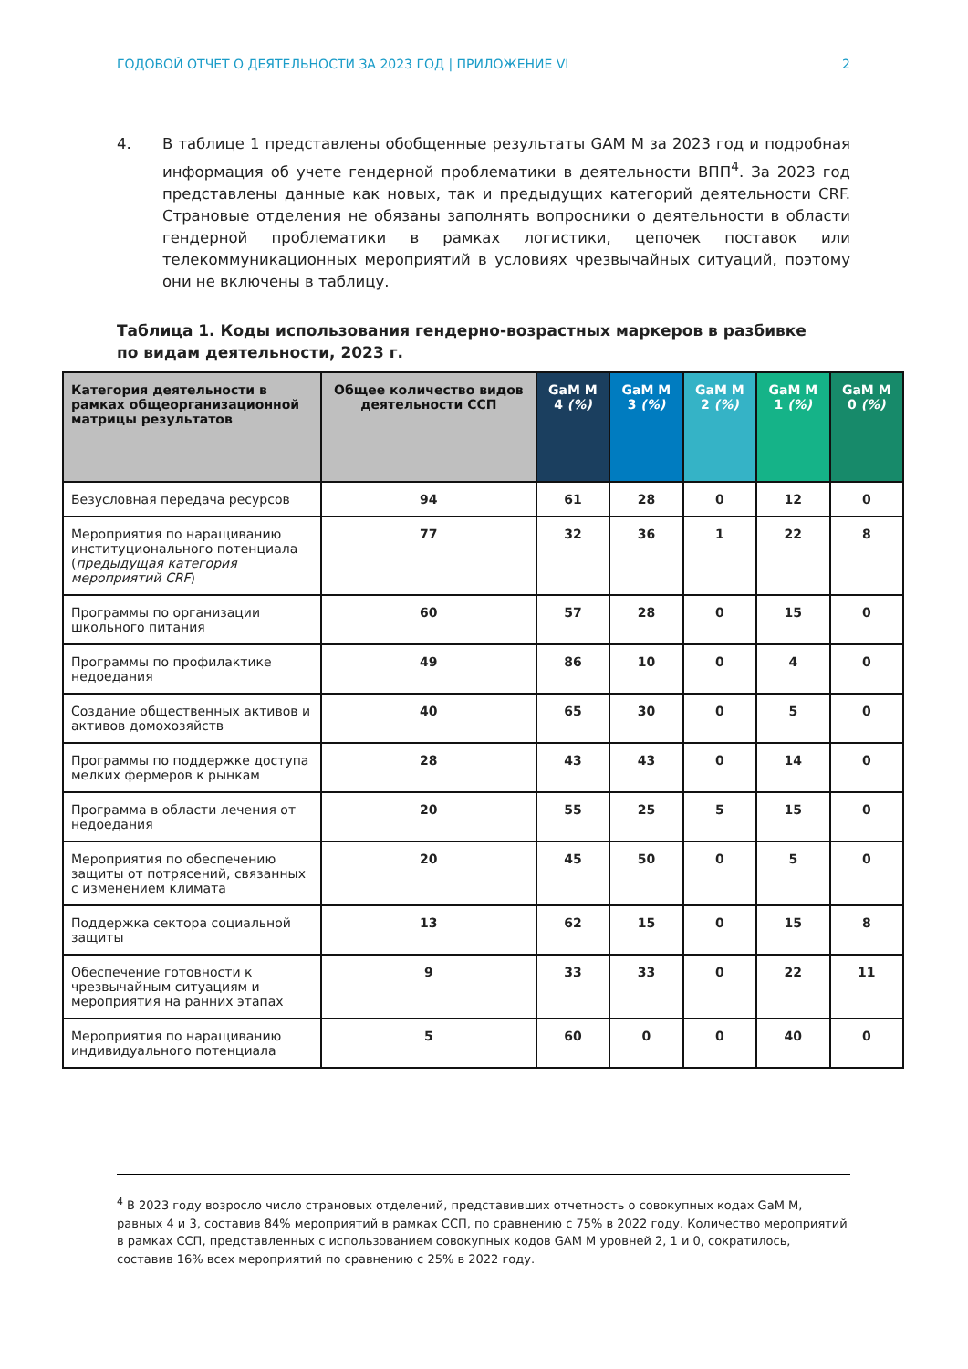ГОДОВОЙ ОТЧЕТ О ДЕЯТЕЛЬНОСТИ ЗА 2023 ГОД | ПРИЛОЖЕНИЕ VI 2
4. В таблице 1 представлены обобщенные результаты GAM M за 2023 год и подробная информация об учете гендерной проблематики в деятельности ВПП<sup>4</sup>. За 2023 год представлены данные как новых, так и предыдущих категорий деятельности CRF. Страновые отделения не обязаны заполнять вопросники о деятельности в области гендерной проблематики в рамках логистики, цепочек поставок или телекоммуникационных мероприятий в условиях чрезвычайных ситуаций, поэтому они не включены в таблицу.
Таблица 1. Коды использования гендерно-возрастных маркеров в разбивке по видам деятельности, 2023 г.
| Категория деятельности в рамках общеорганизационной матрицы результатов | Общее количество видов деятельности ССП | GaM M 4 (%) | GaM M 3 (%) | GaM M 2 (%) | GaM M 1 (%) | GaM M 0 (%) |
| --- | --- | --- | --- | --- | --- | --- |
| Безусловная передача ресурсов | 94 | 61 | 28 | 0 | 12 | 0 |
| Мероприятия по наращиванию институционального потенциала ( предыдущая категория мероприятий CRF ) | 77 | 32 | 36 | 1 | 22 | 8 |
| Программы по организации школьного питания | 60 | 57 | 28 | 0 | 15 | 0 |
| Программы по профилактике недоедания | 49 | 86 | 10 | 0 | 4 | 0 |
| Создание общественных активов и активов домохозяйств | 40 | 65 | 30 | 0 | 5 | 0 |
| Программы по поддержке доступа мелких фермеров к рынкам | 28 | 43 | 43 | 0 | 14 | 0 |
| Программа в области лечения от недоедания | 20 | 55 | 25 | 5 | 15 | 0 |
| Мероприятия по обеспечению защиты от потрясений, связанных с изменением климата | 20 | 45 | 50 | 0 | 5 | 0 |
| Поддержка сектора социальной защиты | 13 | 62 | 15 | 0 | 15 | 8 |
| Обеспечение готовности к чрезвычайным ситуациям и мероприятия на ранних этапах | 9 | 33 | 33 | 0 | 22 | 11 |
| Мероприятия по наращиванию индивидуального потенциала | 5 | 60 | 0 | 0 | 40 | 0 |
<sup>4</sup> В 2023 году возросло число страновых отделений, представивших отчетность о совокупных кодах GaM M, равных 4 и 3, составив 84% мероприятий в рамках ССП, по сравнению с 75% в 2022 году. Количество мероприятий в рамках ССП, представленных с использованием совокупных кодов GAM M уровней 2, 1 и 0, сократилось, составив 16% всех мероприятий по сравнению с 25% в 2022 году.